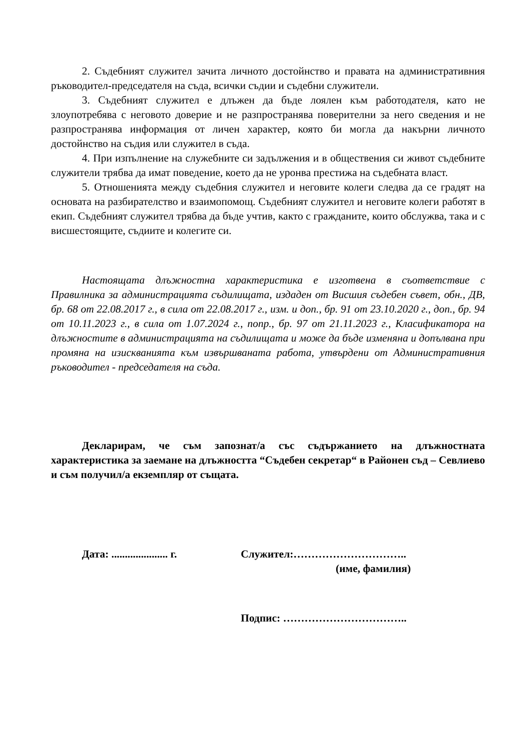2. Съдебният служител зачита личното достойнство и правата на административния ръководител-председателя на съда, всички съдии и съдебни служители.
3. Съдебният служител е длъжен да бъде лоялен към работодателя, като не злоупотребява с неговото доверие и не разпространява поверителни за него сведения и не разпространява информация от личен характер, която би могла да накърни личното достойнство на съдия или служител в съда.
4. При изпълнение на служебните си задължения и в обществения си живот съдебните служители трябва да имат поведение, което да не уронва престижа на съдебната власт.
5. Отношенията между съдебния служител и неговите колеги следва да се градят на основата на разбирателство и взаимопомощ. Съдебният служител и неговите колеги работят в екип. Съдебният служител трябва да бъде учтив, както с гражданите, които обслужва, така и с висшестоящите, съдиите и колегите си.
Настоящата длъжностна характеристика е изготвена в съответствие с Правилника за администрацията съдилищата, издаден от Висшия съдебен съвет, обн., ДВ, бр. 68 от 22.08.2017 г., в сила от 22.08.2017 г., изм. и доп., бр. 91 от 23.10.2020 г., доп., бр. 94 от 10.11.2023 г., в сила от 1.07.2024 г., попр., бр. 97 от 21.11.2023 г., Класификатора на длъжностите в администрацията на съдилищата и може да бъде изменяна и допълвана при промяна на изискванията към извършваната работа, утвърдени от Административния ръководител - председателя на съда.
Декларирам, че съм запознат/а със съдържанието на длъжностната характеристика за заемане на длъжността “Съдебен секретар“ в Районен съд – Севлиево и съм получил/а екземпляр от същата.
Дата: ..................... г.
Служител:…………………………..
(име, фамилия)
Подпис: ……………………………..